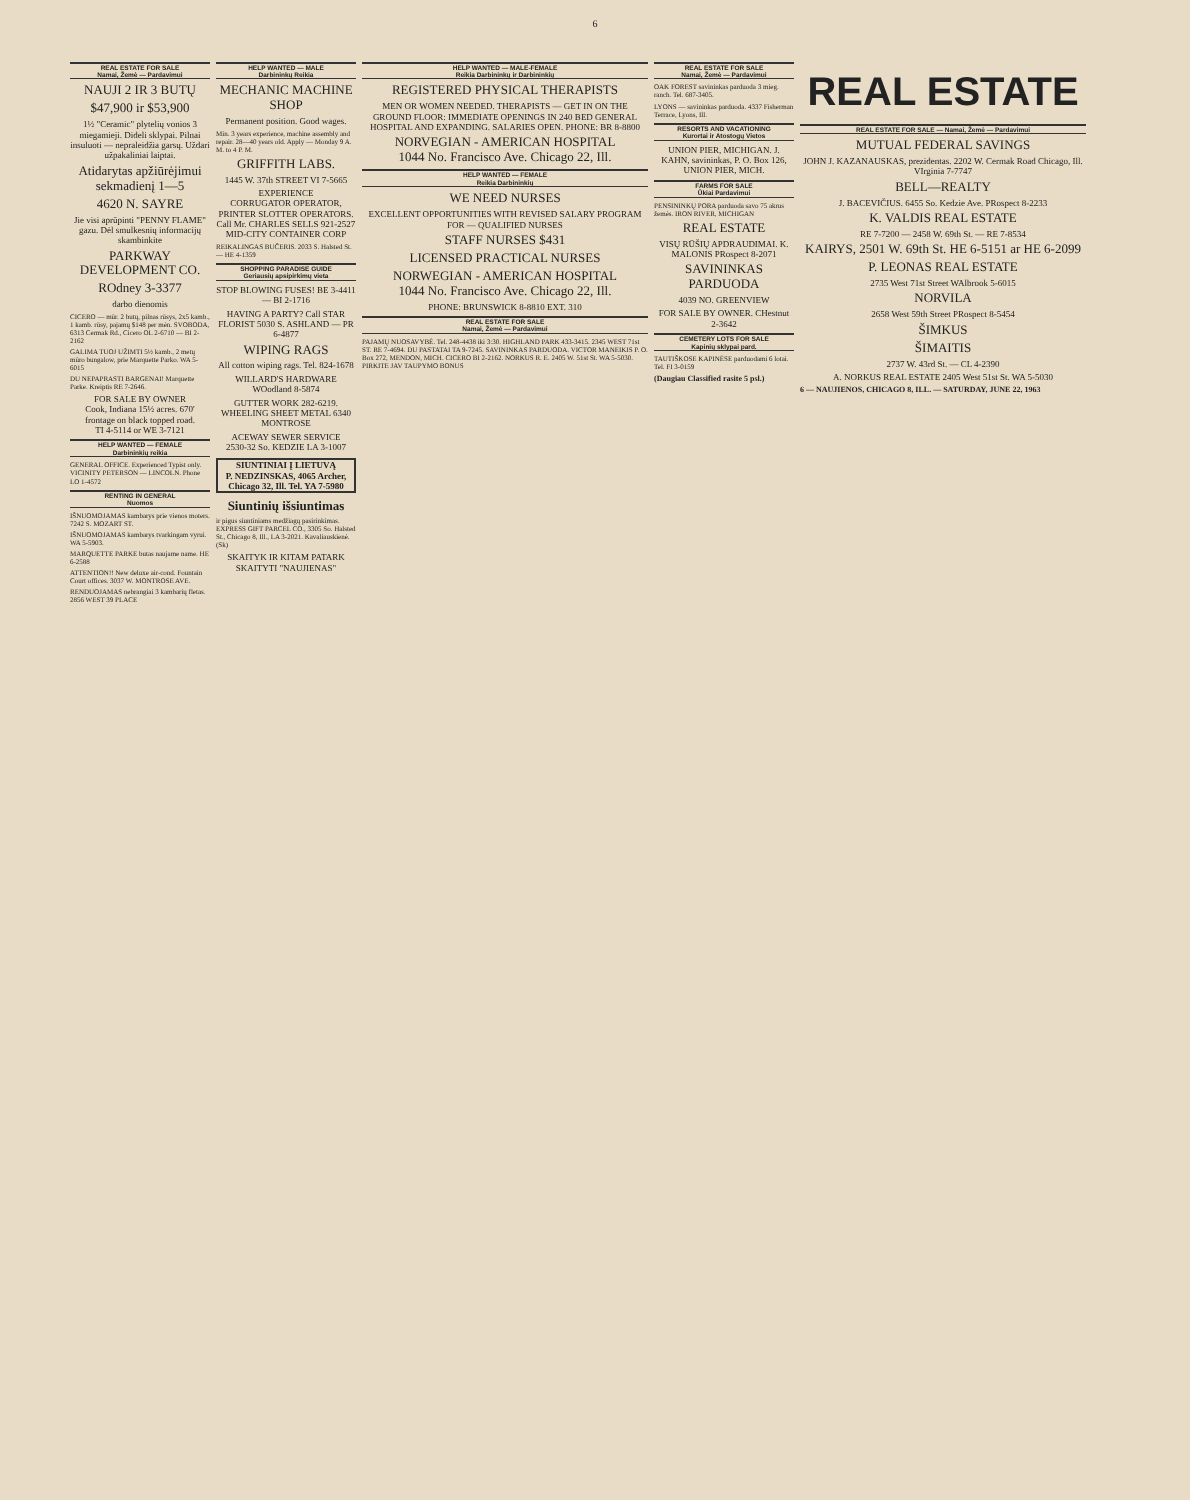6
REAL ESTATE FOR SALE
Namai, Žemė — Pardavimui
NAUJI 2 IR 3 BUTŲ
$47,900 ir $53,900
1½ "Ceramic" plytelių vonios 3 miegamieji. Dideli sklypai. Pilnai insuluoti — nepraleidžia garsų. Uždari užpakaliniai laiptai.
Atidarytas apžiūrėjimui sekmadienį 1—5
4620 N. SAYRE
Jie visi aprūpinti "PENNY FLAME" gazu. Dėl smulkesnių informacijų skambinkite
PARKWAY DEVELOPMENT CO.
ROdney 3-3377
darbo dienomis
CICERO — mūr. 2 butų, pilnas rūsys, 2x5 kamb., 1 kamb. rūsy, pajamų $148 per mėn. SVOBODA, 6313 Cermak Rd., Cicero OL 2-6710 — BI 2-2162
GALIMA TUOJ UŽIMTI 5½ kamb., 2 metų mūro bungalow, prie Marquette Parko. WA 5-6015
DU NEPAPRASTI BARGENAI! Marquette Parke. Kreiptis RE 7-2646.
FOR SALE BY OWNER
Cook, Indiana 15½ acres. 670' frontage on black topped road.
TI 4-5114 or WE 3-7121
HELP WANTED — FEMALE
Darbininkių reikia
GENERAL OFFICE. Experienced Typist only. VICINITY PETERSON — LINCOLN. Phone LO 1-4572
RENTING IN GENERAL
Nuomos
IŠNUOMOJAMAS kambarys prie vienos moters. 7242 S. MOZART ST.
IŠNUOMOJAMAS kambarys tvarkingam vyrui. WA 5-5903.
MARQUETTE PARKE butas naujame name. HE 6-2588
ATTENTION!! New deluxe air-cond. Fountain Court offices. 3037 W. MONTROSE AVE.
RENDUOJAMAS nebrangiai 3 kambarių fletas. 2856 WEST 39 PLACE
HELP WANTED — MALE
Darbininkų Reikia
MECHANIC MACHINE SHOP
Permanent position. Good wages.
Min. 3 years experience, machine assembly and repair. 28—40 years old. Apply — Monday 9 A. M. to 4 P. M.
GRIFFITH LABS.
1445 W. 37th STREET VI 7-5665
EXPERIENCE
CORRUGATOR OPERATOR, PRINTER SLOTTER OPERATORS. Call Mr. CHARLES SELLS 921-2527 MID-CITY CONTAINER CORP
REIKALINGAS BUČERIS. 2033 S. Halsted St. — HE 4-1359
SHOPPING PARADISE GUIDE
Geriausių apsipirkimų vieta
STOP BLOWING FUSES! BE 3-4411 — BI 2-1716
HAVING A PARTY? Call STAR FLORIST 5030 S. ASHLAND — PR 6-4877
WIPING RAGS
All cotton wiping rags. Tel. 824-1678
WILLARD'S HARDWARE WOodland 8-5874
GUTTER WORK 282-6219. WHEELING SHEET METAL 6340 MONTROSE
ACEWAY SEWER SERVICE
2530-32 So. KEDZIE LA 3-1007
SIUNTINIAI Į LIETUVĄ
P. NEDZINSKAS, 4065 Archer, Chicago 32, Ill. Tel. YA 7-5980
Siuntinių išsiuntimas
ir pigus siuntiniams medžiagų pasirinkimas. EXPRESS GIFT PARCEL CO., 3305 So. Halsted St., Chicago 8, Ill., LA 3-2021. Kavaliauskienė. (Sk)
SKAITYK IR KITAM PATARK SKAITYTI "NAUJIENAS"
HELP WANTED — MALE-FEMALE
Reikia Darbininkų ir Darbininkių
REGISTERED PHYSICAL THERAPISTS
MEN OR WOMEN NEEDED. THERAPISTS — GET IN ON THE GROUND FLOOR: IMMEDIATE OPENINGS IN 240 BED GENERAL HOSPITAL AND EXPANDING. SALARIES OPEN. PHONE: BR 8-8800
NORVEGIAN - AMERICAN HOSPITAL
1044 No. Francisco Ave. Chicago 22, Ill.
HELP WANTED — FEMALE
Reikia Darbininkių
WE NEED NURSES
EXCELLENT OPPORTUNITIES WITH REVISED SALARY PROGRAM FOR — QUALIFIED NURSES
STAFF NURSES $431
LICENSED PRACTICAL NURSES
NORWEGIAN - AMERICAN HOSPITAL
1044 No. Francisco Ave. Chicago 22, Ill.
PHONE: BRUNSWICK 8-8810 EXT. 310
REAL ESTATE FOR SALE
Namai, Žemė — Pardavimui
PAJAMŲ NUOSAVYBĖ. Tel. 248-4438 iki 3:30. HIGHLAND PARK 433-3415. 2345 WEST 71st ST. RE 7-4694. DU PASTATAI TA 9-7245. SAVININKAS PARDUODA. VICTOR MANEIKIS P. O. Box 272, MENDON, MICH. CICERO BI 2-2162. NORKUS R. E. 2405 W. 51st St. WA 5-5030. PIRKITE JAV TAUPYMO BONUS
REAL ESTATE FOR SALE
Namai, Žemė — Pardavimui
OAK FOREST savininkas parduoda 3 mieg. ranch. Tel. 687-3405.
LYONS — savininkas parduoda. 4337 Fisherman Terrace, Lyons, Ill.
RESORTS AND VACATIONING
Kurortai ir Atostogų Vietos
UNION PIER, MICHIGAN. J. KAHN, savininkas, P. O. Box 126, UNION PIER, MICH.
FARMS FOR SALE
Ūkiai Pardavimui
PENSININKŲ PORA parduoda savo 75 akrus žemės. IRON RIVER, MICHIGAN
REAL ESTATE
VISŲ RŪŠIŲ APDRAUDIMAI. K. MALONIS PRospect 8-2071
SAVININKAS PARDUODA
4039 NO. GREENVIEW
FOR SALE BY OWNER. CHestnut 2-3642
CEMETERY LOTS FOR SALE
Kapinių sklypai pard.
TAUTIŠKOSE KAPINĖSE parduodami 6 lotai. Tel. FI 3-0159
(Daugiau Classified rasite 5 psl.)
REAL ESTATE
REAL ESTATE FOR SALE — Namai, Žemė — Pardavimui
MUTUAL FEDERAL SAVINGS
JOHN J. KAZANAUSKAS, prezidentas. 2202 W. Cermak Road Chicago, Ill. VIrginia 7-7747
BELL—REALTY
J. BACEVIČIUS. 6455 So. Kedzie Ave. PRospect 8-2233
K. VALDIS REAL ESTATE
RE 7-7200 — 2458 W. 69th St. — RE 7-8534
KAIRYS, 2501 W. 69th St. HE 6-5151 ar HE 6-2099
P. LEONAS REAL ESTATE
2735 West 71st Street WAlbrook 5-6015
NORVILA
2658 West 59th Street PRospect 8-5454
ŠIMKUS
ŠIMAITIS
2737 W. 43rd St. — CL 4-2390
A. NORKUS REAL ESTATE 2405 West 51st St. WA 5-5030
6 — NAUJIENOS, CHICAGO 8, ILL. — SATURDAY, JUNE 22, 1963